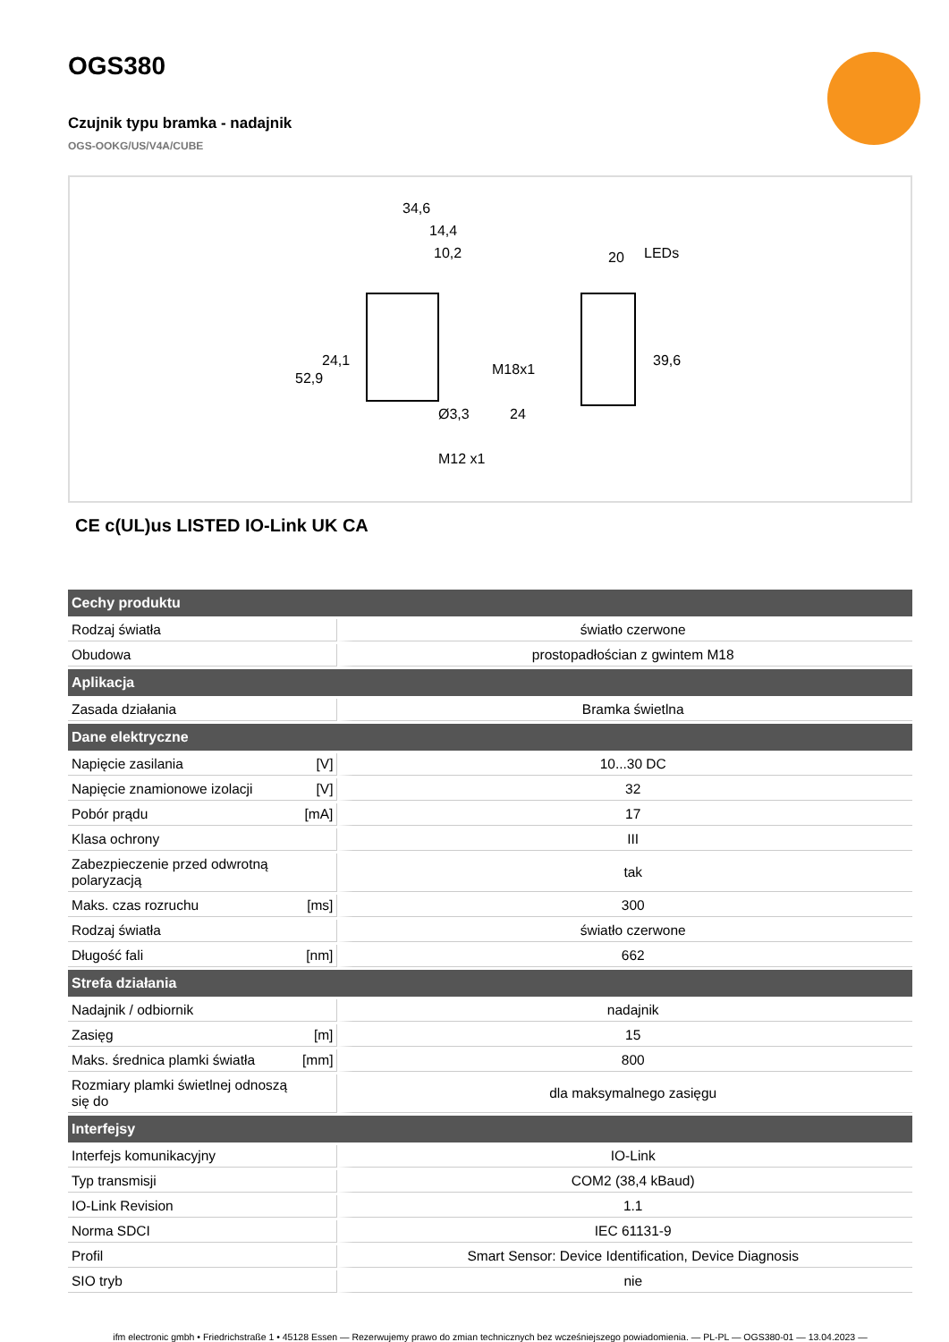OGS380
Czujnik typu bramka - nadajnik
OGS-OOKG/US/V4A/CUBE
34,6
14,4
10,2
20
LEDs
Ø3,3
24
M12 x1
52,9
24,1
M18x1
39,6
CE c(UL)us LISTED IO-Link UK CA
| Cechy produktu | | |
| --- | --- | --- |
| Rodzaj światła | | światło czerwone |
| Obudowa | | prostopadłościan z gwintem M18 |
| Aplikacja | | |
| Zasada działania | | Bramka świetlna |
| Dane elektryczne | | |
| Napięcie zasilania | [V] | 10...30 DC |
| Napięcie znamionowe izolacji | [V] | 32 |
| Pobór prądu | [mA] | 17 |
| Klasa ochrony | | III |
| Zabezpieczenie przed odwrotną polaryzacją | | tak |
| Maks. czas rozruchu | [ms] | 300 |
| Rodzaj światła | | światło czerwone |
| Długość fali | [nm] | 662 |
| Strefa działania | | |
| Nadajnik / odbiornik | | nadajnik |
| Zasięg | [m] | 15 |
| Maks. średnica plamki światła | [mm] | 800 |
| Rozmiary plamki świetlnej odnoszą się do | | dla maksymalnego zasięgu |
| Interfejsy | | |
| Interfejs komunikacyjny | | IO-Link |
| Typ transmisji | | COM2 (38,4 kBaud) |
| IO-Link Revision | | 1.1 |
| Norma SDCI | | IEC 61131-9 |
| Profil | | Smart Sensor: Device Identification, Device Diagnosis |
| SIO tryb | | nie |
ifm electronic gmbh • Friedrichstraße 1 • 45128 Essen — Rezerwujemy prawo do zmian technicznych bez wcześniejszego powiadomienia. — PL-PL — OGS380-01 — 13.04.2023 —